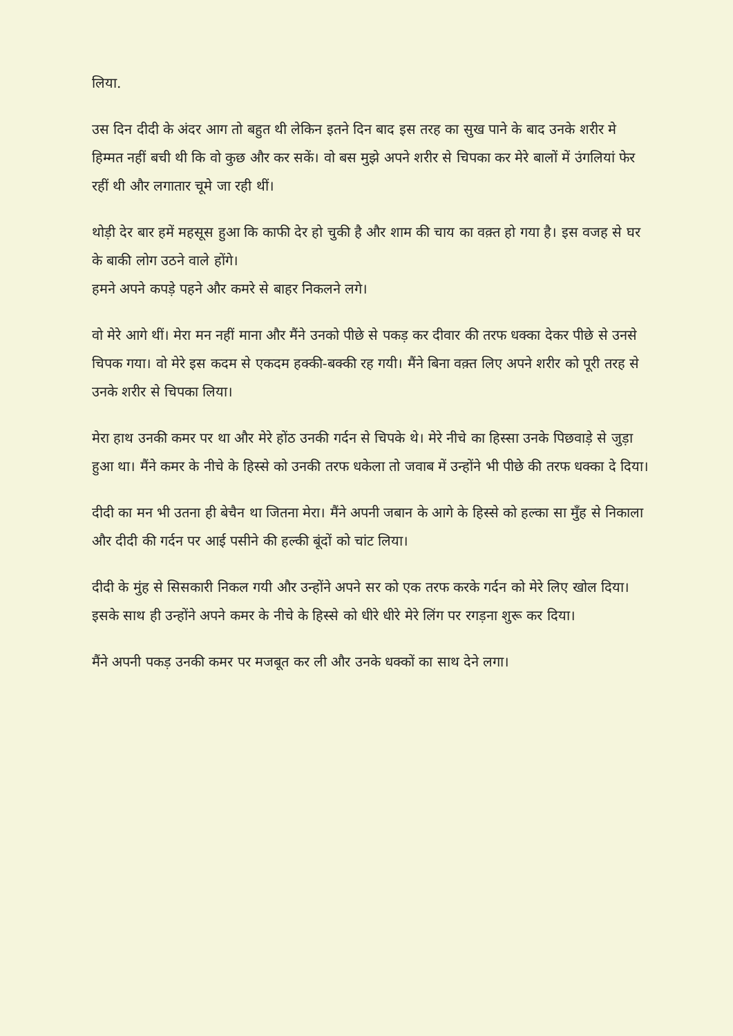लिया.
उस दिन दीदी के अंदर आग तो बहुत थी लेकिन इतने दिन बाद इस तरह का सुख पाने के बाद उनके शरीर मे हिम्मत नहीं बची थी कि वो कुछ और कर सकें। वो बस मुझे अपने शरीर से चिपका कर मेरे बालों में उंगलियां फेर रहीं थी और लगातार चूमे जा रही थीं।
थोड़ी देर बार हमें महसूस हुआ कि काफी देर हो चुकी है और शाम की चाय का वक़्त हो गया है। इस वजह से घर के बाकी लोग उठने वाले होंगे।
हमने अपने कपड़े पहने और कमरे से बाहर निकलने लगे।
वो मेरे आगे थीं। मेरा मन नहीं माना और मैंने उनको पीछे से पकड़ कर दीवार की तरफ धक्का देकर पीछे से उनसे चिपक गया। वो मेरे इस कदम से एकदम हक्की-बक्की रह गयी। मैंने बिना वक़्त लिए अपने शरीर को पूरी तरह से उनके शरीर से चिपका लिया।
मेरा हाथ उनकी कमर पर था और मेरे होंठ उनकी गर्दन से चिपके थे। मेरे नीचे का हिस्सा उनके पिछवाड़े से जुड़ा हुआ था। मैंने कमर के नीचे के हिस्से को उनकी तरफ धकेला तो जवाब में उन्होंने भी पीछे की तरफ धक्का दे दिया।
दीदी का मन भी उतना ही बेचैन था जितना मेरा। मैंने अपनी जबान के आगे के हिस्से को हल्का सा मुँह से निकाला और दीदी की गर्दन पर आई पसीने की हल्की बूंदों को चांट लिया।
दीदी के मुंह से सिसकारी निकल गयी और उन्होंने अपने सर को एक तरफ करके गर्दन को मेरे लिए खोल दिया। इसके साथ ही उन्होंने अपने कमर के नीचे के हिस्से को धीरे धीरे मेरे लिंग पर रगड़ना शुरू कर दिया।
मैंने अपनी पकड़ उनकी कमर पर मजबूत कर ली और उनके धक्कों का साथ देने लगा।